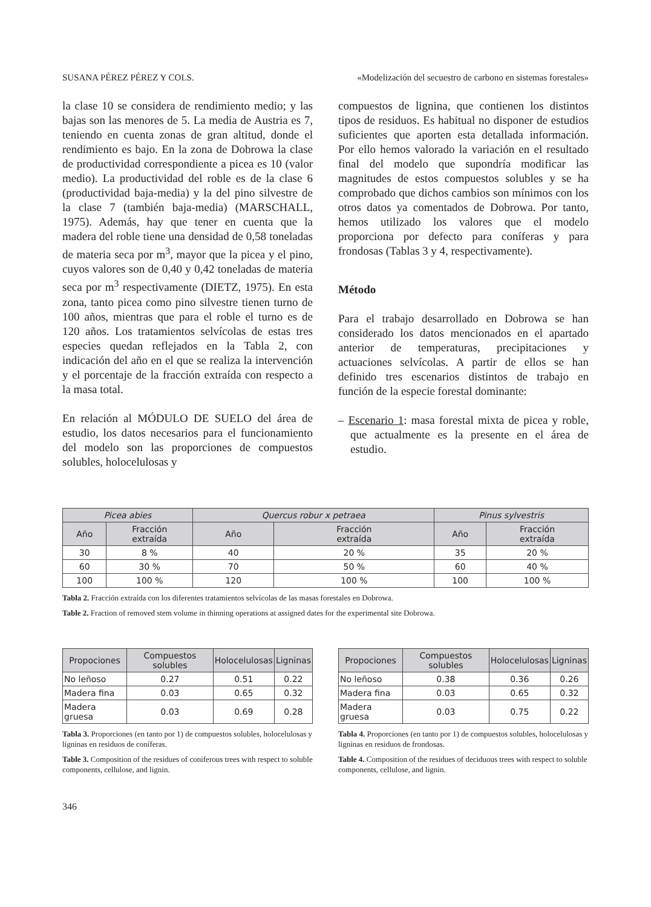SUSANA PÉREZ PÉREZ Y COLS. «Modelización del secuestro de carbono en sistemas forestales»
la clase 10 se considera de rendimiento medio; y las bajas son las menores de 5. La media de Austria es 7, teniendo en cuenta zonas de gran altitud, donde el rendimiento es bajo. En la zona de Dobrowa la clase de productividad correspondiente a picea es 10 (valor medio). La productividad del roble es de la clase 6 (productividad baja-media) y la del pino silvestre de la clase 7 (también baja-media) (MARSCHALL, 1975). Además, hay que tener en cuenta que la madera del roble tiene una densidad de 0,58 toneladas de materia seca por m<sup>3</sup>, mayor que la picea y el pino, cuyos valores son de 0,40 y 0,42 toneladas de materia seca por m<sup>3</sup> respectivamente (DIETZ, 1975). En esta zona, tanto picea como pino silvestre tienen turno de 100 años, mientras que para el roble el turno es de 120 años. Los tratamientos selvícolas de estas tres especies quedan reflejados en la Tabla 2, con indicación del año en el que se realiza la intervención y el porcentaje de la fracción extraída con respecto a la masa total.
En relación al MÓDULO DE SUELO del área de estudio, los datos necesarios para el funcionamiento del modelo son las proporciones de compuestos solubles, holocelulosas y
compuestos de lignina, que contienen los distintos tipos de residuos. Es habitual no disponer de estudios suficientes que aporten esta detallada información. Por ello hemos valorado la variación en el resultado final del modelo que supondría modificar las magnitudes de estos compuestos solubles y se ha comprobado que dichos cambios son mínimos con los otros datos ya comentados de Dobrowa. Por tanto, hemos utilizado los valores que el modelo proporciona por defecto para coníferas y para frondosas (Tablas 3 y 4, respectivamente).
Método
Para el trabajo desarrollado en Dobrowa se han considerado los datos mencionados en el apartado anterior de temperaturas, precipitaciones y actuaciones selvícolas. A partir de ellos se han definido tres escenarios distintos de trabajo en función de la especie forestal dominante:
– Escenario 1: masa forestal mixta de picea y roble, que actualmente es la presente en el área de estudio.
| Picea abies | | Quercus robur x petraea | | Pinus sylvestris | |
| --- | --- | --- | --- | --- | --- |
| Año | Fracción extraída | Año | Fracción extraída | Año | Fracción extraída |
| 30 | 8 % | 40 | 20 % | 35 | 20 % |
| 60 | 30 % | 70 | 50 % | 60 | 40 % |
| 100 | 100 % | 120 | 100 % | 100 | 100 % |
Tabla 2. Fracción extraída con los diferentes tratamientos selvícolas de las masas forestales en Dobrowa.
Table 2. Fraction of removed stem volume in thinning operations at assigned dates for the experimental site Dobrowa.
| Propociones | Compuestos solubles | Holocelulosas | Ligninas |
| --- | --- | --- | --- |
| No leñoso | 0.27 | 0.51 | 0.22 |
| Madera fina | 0.03 | 0.65 | 0.32 |
| Madera gruesa | 0.03 | 0.69 | 0.28 |
Tabla 3. Proporciones (en tanto por 1) de compuestos solubles, holocelulosas y ligninas en residuos de coníferas.
Table 3. Composition of the residues of coniferous trees with respect to soluble components, cellulose, and lignin.
| Propociones | Compuestos solubles | Holocelulosas | Ligninas |
| --- | --- | --- | --- |
| No leñoso | 0.38 | 0.36 | 0.26 |
| Madera fina | 0.03 | 0.65 | 0.32 |
| Madera gruesa | 0.03 | 0.75 | 0.22 |
Tabla 4. Proporciones (en tanto por 1) de compuestos solubles, holocelulosas y ligninas en residuos de frondosas.
Table 4. Composition of the residues of deciduous trees with respect to soluble components, cellulose, and lignin.
346